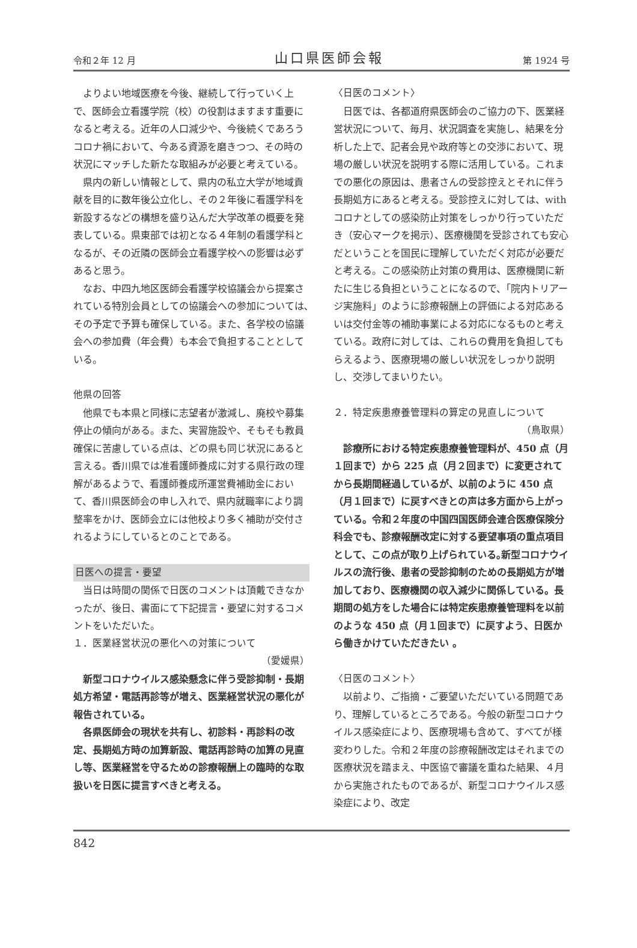令和２年 12 月 山口県医師会報 第 1924 号
よりよい地域医療を今後、継続して行っていく上で、医師会立看護学院（校）の役割はますます重要になると考える。近年の人口減少や、今後続くであろうコロナ禍において、今ある資源を磨きつつ、その時の状況にマッチした新たな取組みが必要と考えている。
県内の新しい情報として、県内の私立大学が地域貢献を目的に数年後公立化し、その２年後に看護学科を新設するなどの構想を盛り込んだ大学改革の概要を発表している。県東部では初となる４年制の看護学科となるが、その近隣の医師会立看護学校への影響は必ずあると思う。
なお、中四九地区医師会看護学校協議会から提案されている特別会員としての協議会への参加については､その予定で予算も確保している。また、各学校の協議会への参加費（年会費）も本会で負担することとしている。
他県の回答
他県でも本県と同様に志望者が激減し、廃校や募集停止の傾向がある。また、実習施設や、そもそも教員確保に苦慮している点は、どの県も同じ状況にあると言える。香川県では准看護師養成に対する県行政の理解があるようで、看護師養成所運営費補助金において、香川県医師会の申し入れで、県内就職率により調整率をかけ、医師会立には他校より多く補助が交付されるようにしているとのことである。
日医への提言・要望
当日は時間の関係で日医のコメントは頂戴できなかったが、後日、書面にて下記提言・要望に対するコメントをいただいた。
１．医業経営状況の悪化への対策について
（愛媛県）
新型コロナウイルス感染懸念に伴う受診抑制・長期処方希望・電話再診等が増え、医業経営状況の悪化が報告されている。
各県医師会の現状を共有し、初診料・再診料の改定、長期処方時の加算新設、電話再診時の加算の見直し等、医業経営を守るための診療報酬上の臨時的な取扱いを日医に提言すべきと考える。
〈日医のコメント〉
日医では、各都道府県医師会のご協力の下、医業経営状況について、毎月、状況調査を実施し、結果を分析した上で、記者会見や政府等との交渉において、現場の厳しい状況を説明する際に活用している。これまでの悪化の原因は、患者さんの受診控えとそれに伴う長期処方にあると考える。受診控えに対しては、with コロナとしての感染防止対策をしっかり行っていただき（安心マークを掲示）、医療機関を受診されても安心だということを国民に理解していただく対応が必要だと考える。この感染防止対策の費用は、医療機関に新たに生じる負担ということになるので、「院内トリアージ実施料」のように診療報酬上の評価による対応あるいは交付金等の補助事業による対応になるものと考えている。政府に対しては、これらの費用を負担してもらえるよう、医療現場の厳しい状況をしっかり説明し、交渉してまいりたい。
２．特定疾患療養管理料の算定の見直しについて
（鳥取県）
診療所における特定疾患療養管理料が、450 点（月１回まで）から 225 点（月２回まで）に変更されてから長期間経過しているが、以前のように 450 点（月１回まで）に戻すべきとの声は多方面から上がっている。令和２年度の中国四国医師会連合医療保険分科会でも、診療報酬改定に対する要望事項の重点項目として、この点が取り上げられている｡新型コロナウイルスの流行後、患者の受診抑制のための長期処方が増加しており、医療機関の収入減少に関係している。長期間の処方をした場合には特定疾患療養管理料を以前のような 450 点（月１回まで）に戻すよう、日医から働きかけていただきたい 。
〈日医のコメント〉
以前より、ご指摘・ご要望いただいている問題であり、理解しているところである。今般の新型コロナウイルス感染症により、医療現場も含めて、すべてが様変わりした。令和２年度の診療報酬改定はそれまでの医療状況を踏まえ、中医協で審議を重ねた結果、４月から実施されたものであるが、新型コロナウイルス感染症により、改定
842